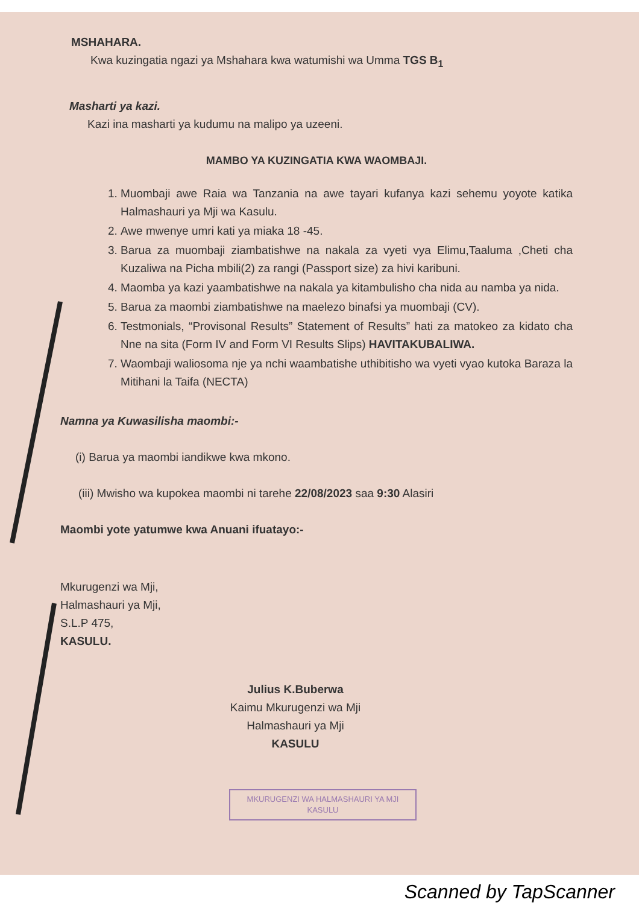MSHAHARA.
Kwa kuzingatia ngazi ya Mshahara kwa watumishi wa Umma TGS B<sub>1</sub>
Masharti ya kazi.
Kazi ina masharti ya kudumu na malipo ya uzeeni.
MAMBO YA KUZINGATIA KWA WAOMBAJI.
1. Muombaji awe Raia wa Tanzania na awe tayari kufanya kazi sehemu yoyote katika Halmashauri ya Mji wa Kasulu.
2. Awe mwenye umri kati ya miaka 18 -45.
3. Barua za muombaji ziambatishwe na nakala za vyeti vya Elimu,Taaluma ,Cheti cha Kuzaliwa na Picha mbili(2) za rangi (Passport size) za hivi karibuni.
4. Maomba ya kazi yaambatishwe na nakala ya kitambulisho cha nida au namba ya nida.
5. Barua za maombi ziambatishwe na maelezo binafsi ya muombaji (CV).
6. Testmonials, “Provisonal Results” Statement of Results” hati za matokeo za kidato cha Nne na sita (Form IV and Form VI Results Slips) HAVITAKUBALIWA.
7. Waombaji waliosoma nje ya nchi waambatishe uthibitisho wa vyeti vyao kutoka Baraza la Mitihani la Taifa (NECTA)
Namna ya Kuwasilisha maombi:-
(i) Barua ya maombi iandikwe kwa mkono.
(iii) Mwisho wa kupokea maombi ni tarehe 22/08/2023 saa 9:30 Alasiri
Maombi yote yatumwe kwa Anuani ifuatayo:-
Mkurugenzi wa Mji,
Halmashauri ya Mji,
S.L.P 475,
KASULU.
Julius K.Buberwa
Kaimu Mkurugenzi wa Mji
Halmashauri ya Mji
KASULU
MKURUGENZI WA HALMASHAURI YA MJI
KASULU
Scanned by TapScanner